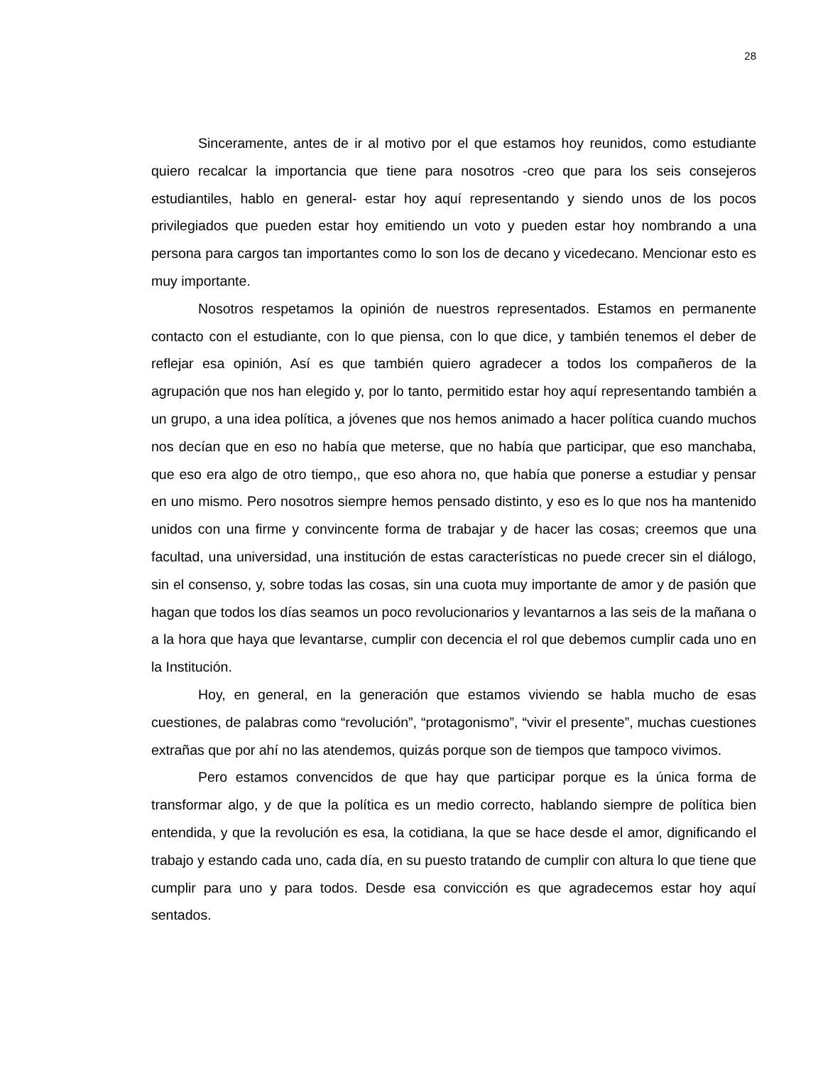28
Sinceramente, antes de ir al motivo por el que estamos hoy reunidos, como estudiante quiero recalcar la importancia que tiene para nosotros -creo que para los seis consejeros estudiantiles, hablo en general- estar hoy aquí representando y siendo unos de los pocos privilegiados que pueden estar hoy emitiendo un voto y pueden estar hoy nombrando a una persona para cargos tan importantes como lo son los de decano y vicedecano. Mencionar esto es muy importante.
Nosotros respetamos la opinión de nuestros representados. Estamos en permanente contacto con el estudiante, con lo que piensa, con lo que dice, y también tenemos el deber de reflejar esa opinión, Así es que también quiero agradecer a todos los compañeros de la agrupación que nos han elegido y, por lo tanto, permitido estar hoy aquí representando también a un grupo, a una idea política, a jóvenes que nos hemos animado a hacer política cuando muchos nos decían que en eso no había que meterse, que no había que participar, que eso manchaba, que eso era algo de otro tiempo,, que eso ahora no, que había que ponerse a estudiar y pensar en uno mismo. Pero nosotros siempre hemos pensado distinto, y eso es lo que nos ha mantenido unidos con una firme y convincente forma de trabajar y de hacer las cosas; creemos que una facultad, una universidad, una institución de estas características no puede crecer sin el diálogo, sin el consenso, y, sobre todas las cosas, sin una cuota muy importante de amor y de pasión que hagan que todos los días seamos un poco revolucionarios y levantarnos a las seis de la mañana o a la hora que haya que levantarse, cumplir con decencia el rol que debemos cumplir cada uno en la Institución.
Hoy, en general, en la generación que estamos viviendo se habla mucho de esas cuestiones, de palabras como “revolución”, “protagonismo”, “vivir el presente”, muchas cuestiones extrañas que por ahí no las atendemos, quizás porque son de tiempos que tampoco vivimos.
Pero estamos convencidos de que hay que participar porque es la única forma de transformar algo, y de que la política es un medio correcto, hablando siempre de política bien entendida, y que la revolución es esa, la cotidiana, la que se hace desde el amor, dignificando el trabajo y estando cada uno, cada día, en su puesto tratando de cumplir con altura lo que tiene que cumplir para uno y para todos. Desde esa convicción es que agradecemos estar hoy aquí sentados.